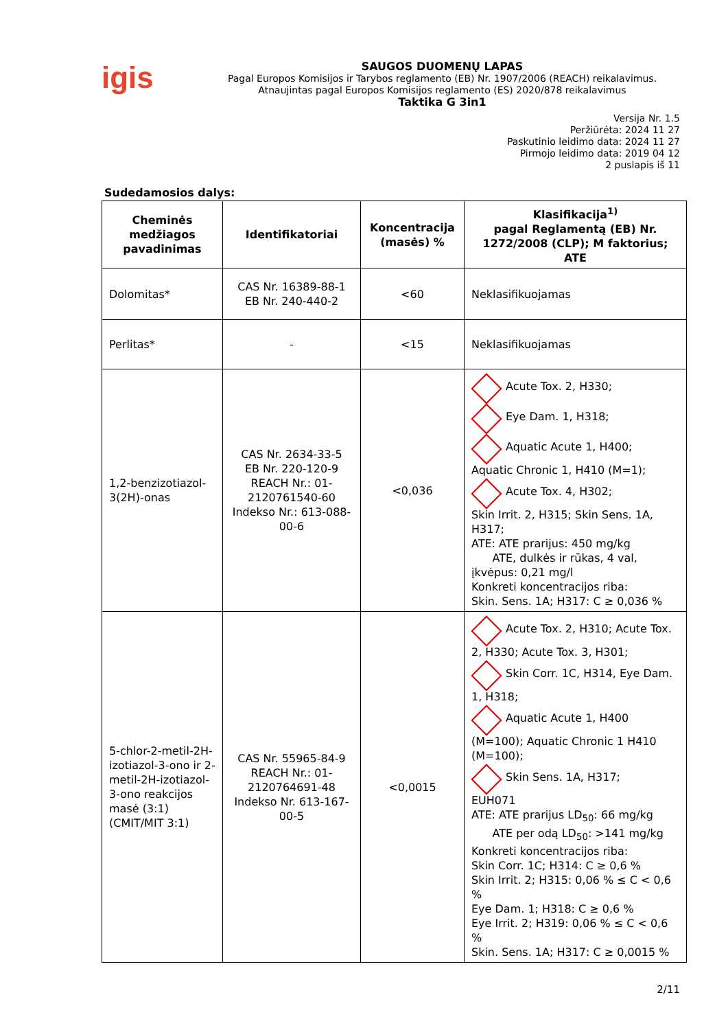igis
SAUGOS DUOMENŲ LAPAS
Pagal Europos Komisijos ir Tarybos reglamento (EB) Nr. 1907/2006 (REACH) reikalavimus.
Atnaujintas pagal Europos Komisijos reglamento (ES) 2020/878 reikalavimus
Taktika G 3in1
Versija Nr. 1.5
Peržiūrėta: 2024 11 27
Paskutinio leidimo data: 2024 11 27
Pirmojo leidimo data: 2019 04 12
2 puslapis iš 11
Sudedamosios dalys:
| Cheminės medžiagos pavadinimas | Identifikatoriai | Koncentracija (masės) % | Klasifikacija<sup>1)</sup> pagal Reglamentą (EB) Nr. 1272/2008 (CLP); M faktorius; ATE |
| --- | --- | --- | --- |
| Dolomitas* | CAS Nr. 16389-88-1 EB Nr. 240-440-2 | <60 | Neklasifikuojamas |
| Perlitas* | - | <15 | Neklasifikuojamas |
| 1,2-benzizotiazol-3(2H)-onas | CAS Nr. 2634-33-5 EB Nr. 220-120-9 REACH Nr.: 01-2120761540-60 Indekso Nr.: 613-088-00-6 | <0,036 | Acute Tox. 2, H330; Eye Dam. 1, H318; Aquatic Acute 1, H400; Aquatic Chronic 1, H410 (M=1); Acute Tox. 4, H302; Skin Irrit. 2, H315; Skin Sens. 1A, H317; ATE: ATE prarijus: 450 mg/kg ATE, dulkės ir rūkas, 4 val, įkvėpus: 0,21 mg/l Konkreti koncentracijos riba: Skin. Sens. 1A; H317: C ≥ 0,036 % |
| 5-chlor-2-metil-2H-izotiazol-3-ono ir 2-metil-2H-izotiazol-3-ono reakcijos masė (3:1) (CMIT/MIT 3:1) | CAS Nr. 55965-84-9 REACH Nr.: 01-2120764691-48 Indekso Nr. 613-167-00-5 | <0,0015 | Acute Tox. 2, H310; Acute Tox. 2, H330; Acute Tox. 3, H301; Skin Corr. 1C, H314, Eye Dam. 1, H318; Aquatic Acute 1, H400 (M=100); Aquatic Chronic 1 H410 (M=100); Skin Sens. 1A, H317; EUH071 ATE: ATE prarijus LD<sub>50</sub>: 66 mg/kg ATE per odą LD<sub>50</sub>: >141 mg/kg Konkreti koncentracijos riba: Skin Corr. 1C; H314: C ≥ 0,6 % Skin Irrit. 2; H315: 0,06 % ≤ C < 0,6 % Eye Dam. 1; H318: C ≥ 0,6 % Eye Irrit. 2; H319: 0,06 % ≤ C < 0,6 % Skin. Sens. 1A; H317: C ≥ 0,0015 % |
2/11